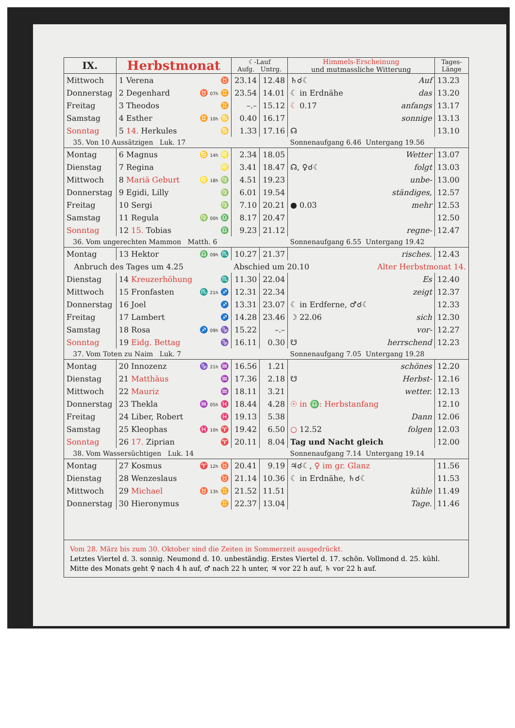| IX. | Herbstmonat | | ☾-Lauf Aufg. Untrg. | | Himmels-Erscheinung und mutmassliche Witterung | | Tages- Länge |
| --- | --- | --- | --- | --- | --- | --- | --- |
| Mittwoch | 1 Verena | ♉ | 23.14 | 12.48 | ♄☌☾ | Auf | 13.23 |
| Donnerstag | 2 Degenhard | ♉ 07h ♊ | 23.54 | 14.01 | ☾ in Erdnähe | das | 13.20 |
| Freitag | 3 Theodos | ♊ | –.– | 15.12 | ☾ 0.17 | anfangs | 13.17 |
| Samstag | 4 Esther | ♊ 10h ♋ | 0.40 | 16.17 | | sonnige | 13.13 |
| Sonntag | 5 14. Herkules | ♋ | 1.33 | 17.16 | ☊ | | 13.10 |
| 35. Von 10 Aussätzigen Luk. 17 | | | | | Sonnenaufgang 6.46 Untergang 19.56 | | |
| Montag | 6 Magnus | ♋ 14h ♌ | 2.34 | 18.05 | | Wetter | 13.07 |
| Dienstag | 7 Regina | ♌ | 3.41 | 18.47 | ☊, ♀☌☾ | folgt | 13.03 |
| Mittwoch | 8 Mariä Geburt | ♌ 18h ♍ | 4.51 | 19.23 | | unbe- | 13.00 |
| Donnerstag | 9 Egidi, Lilly | ♍ | 6.01 | 19.54 | | ständiges, | 12.57 |
| Freitag | 10 Sergi | ♍ | 7.10 | 20.21 | ● 0.03 | mehr | 12.53 |
| Samstag | 11 Regula | ♍ 00h ♎ | 8.17 | 20.47 | | | 12.50 |
| Sonntag | 12 15. Tobias | ♎ | 9.23 | 21.12 | | regne- | 12.47 |
| 36. Vom ungerechten Mammon Matth. 6 | | | | | Sonnenaufgang 6.55 Untergang 19.42 | | |
| Montag | 13 Hektor | ♎ 09h ♏ | 10.27 | 21.37 | | risches. | 12.43 |
| Anbruch des Tages um 4.25 | | | Abschied um 20.10 | | | Alter Herbstmonat 14. | |
| Dienstag | 14 Kreuzerhöhung | ♏ | 11.30 | 22.04 | | Es | 12.40 |
| Mittwoch | 15 Fronfasten | ♏ 21h ♐ | 12.31 | 22.34 | | zeigt | 12.37 |
| Donnerstag | 16 Joel | ♐ | 13.31 | 23.07 | ☾ in Erdferne, ♂☌☾ | | 12.33 |
| Freitag | 17 Lambert | ♐ | 14.28 | 23.46 | ☽ 22.06 | sich | 12.30 |
| Samstag | 18 Rosa | ♐ 09h ♑ | 15.22 | –.– | | vor- | 12.27 |
| Sonntag | 19 Eidg. Bettag | ♑ | 16.11 | 0.30 | ☋ | herrschend | 12.23 |
| 37. Vom Toten zu Naim Luk. 7 | | | | | Sonnenaufgang 7.05 Untergang 19.28 | | |
| Montag | 20 Innozenz | ♑ 21h ♒ | 16.56 | 1.21 | | schönes | 12.20 |
| Dienstag | 21 Matthäus | ♒ | 17.36 | 2.18 | ☋ | Herbst- | 12.16 |
| Mittwoch | 22 Mauriz | ♒ | 18.11 | 3.21 | | wetter. | 12.13 |
| Donnerstag | 23 Thekla | ♒ 05h ♓ | 18.44 | 4.28 | ☉ in ♎: Herbstanfang | | 12.10 |
| Freitag | 24 Liber, Robert | ♓ | 19.13 | 5.38 | | Dann | 12.06 |
| Samstag | 25 Kleophas | ♓ 10h ♈ | 19.42 | 6.50 | ○ 12.52 | folgen | 12.03 |
| Sonntag | 26 17. Ziprian | ♈ | 20.11 | 8.04 | Tag und Nacht gleich | | 12.00 |
| 38. Vom Wassersüchtigen Luk. 14 | | | | | Sonnenaufgang 7.14 Untergang 19.14 | | |
| Montag | 27 Kosmus | ♈ 12h ♉ | 20.41 | 9.19 | ♃☌☾, ♀ im gr. Glanz | | 11.56 |
| Dienstag | 28 Wenzeslaus | ♉ | 21.14 | 10.36 | ☾ in Erdnähe, ♄☌☾ | | 11.53 |
| Mittwoch | 29 Michael | ♉ 13h ♊ | 21.52 | 11.51 | | kühle | 11.49 |
| Donnerstag | 30 Hieronymus | ♊ | 22.37 | 13.04 | | Tage. | 11.46 |
Vom 28. März bis zum 30. Oktober sind die Zeiten in Sommerzeit ausgedrückt.
Letztes Viertel d. 3. sonnig. Neumond d. 10. unbeständig. Erstes Viertel d. 17. schön. Vollmond d. 25. kühl.
Mitte des Monats geht ♀ nach 4 h auf, ♂ nach 22 h unter, ♃ vor 22 h auf, ♄ vor 22 h auf.